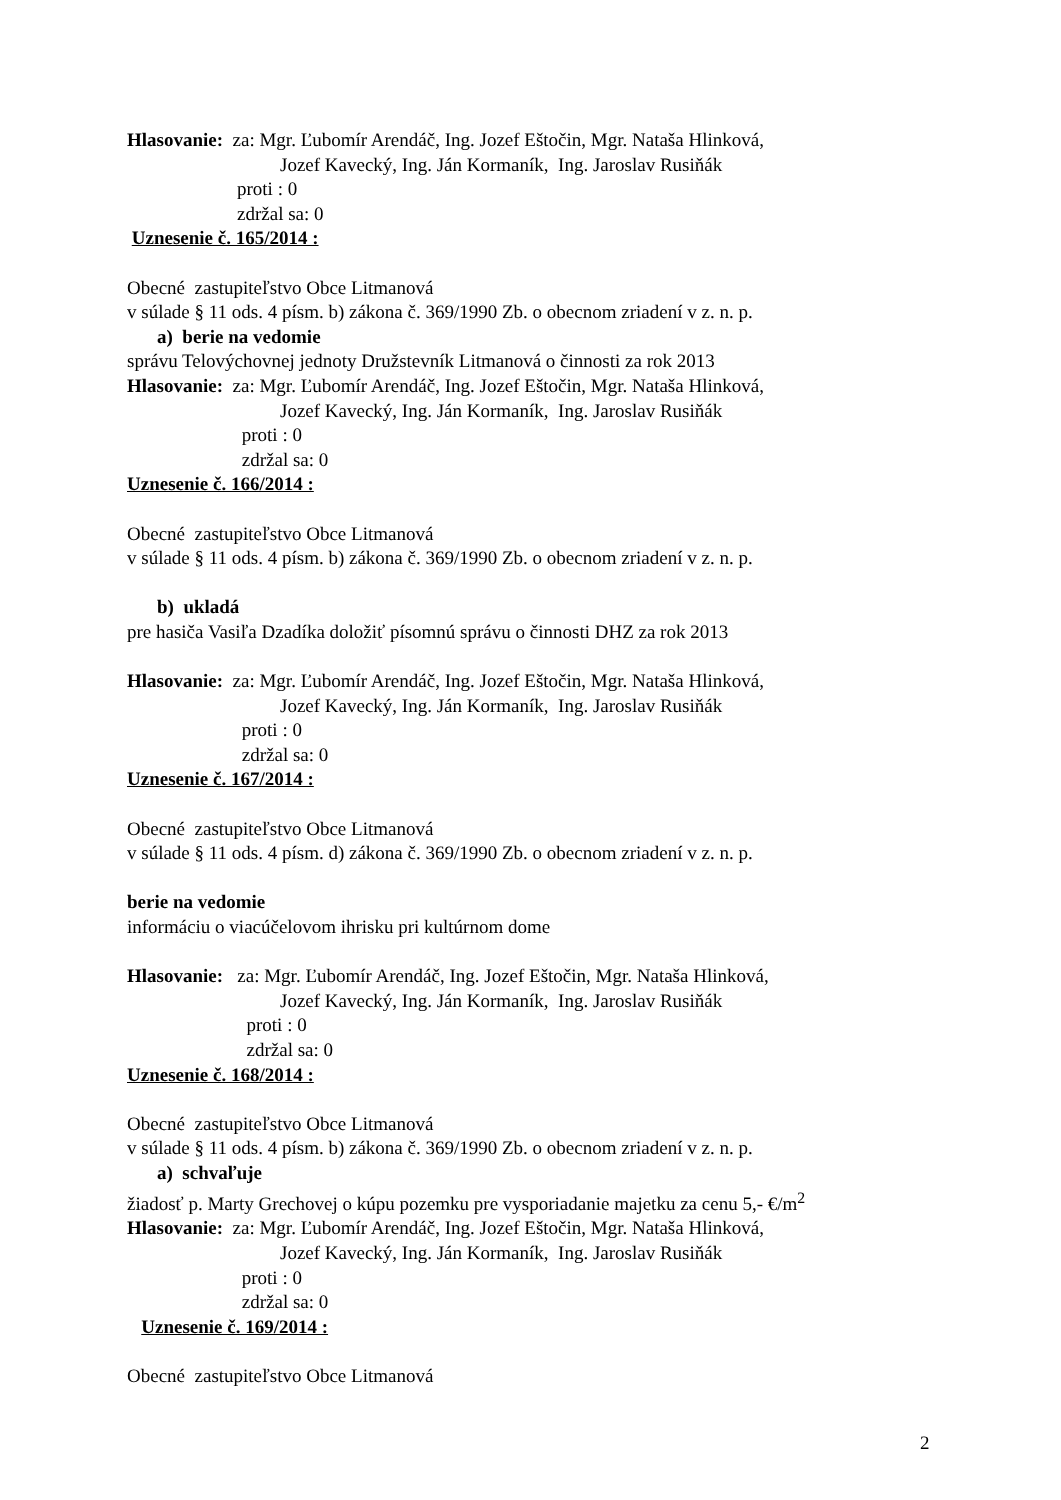Hlasovanie: za: Mgr. Ľubomír Arendáč, Ing. Jozef Eštočin, Mgr. Nataša Hlinková,
Jozef Kavecký, Ing. Ján Kormaník, Ing. Jaroslav Rusiňák
proti : 0
zdržal sa: 0
Uznesenie č. 165/2014 :
Obecné zastupiteľstvo Obce Litmanová
v súlade § 11 ods. 4 písm. b) zákona č. 369/1990 Zb. o obecnom zriadení v z. n. p.
a) berie na vedomie
správu Telovýchovnej jednoty Družstevník Litmanová o činnosti za rok 2013
Hlasovanie: za: Mgr. Ľubomír Arendáč, Ing. Jozef Eštočin, Mgr. Nataša Hlinková,
Jozef Kavecký, Ing. Ján Kormaník, Ing. Jaroslav Rusiňák
proti : 0
zdržal sa: 0
Uznesenie č. 166/2014 :
Obecné zastupiteľstvo Obce Litmanová
v súlade § 11 ods. 4 písm. b) zákona č. 369/1990 Zb. o obecnom zriadení v z. n. p.
b) ukladá
pre hasiča Vasiľa Dzadíka doložiť písomnú správu o činnosti DHZ za rok 2013
Hlasovanie: za: Mgr. Ľubomír Arendáč, Ing. Jozef Eštočin, Mgr. Nataša Hlinková,
Jozef Kavecký, Ing. Ján Kormaník, Ing. Jaroslav Rusiňák
proti : 0
zdržal sa: 0
Uznesenie č. 167/2014 :
Obecné zastupiteľstvo Obce Litmanová
v súlade § 11 ods. 4 písm. d) zákona č. 369/1990 Zb. o obecnom zriadení v z. n. p.
berie na vedomie
informáciu o viacúčelovom ihrisku pri kultúrnom dome
Hlasovanie: za: Mgr. Ľubomír Arendáč, Ing. Jozef Eštočin, Mgr. Nataša Hlinková,
Jozef Kavecký, Ing. Ján Kormaník, Ing. Jaroslav Rusiňák
proti : 0
zdržal sa: 0
Uznesenie č. 168/2014 :
Obecné zastupiteľstvo Obce Litmanová
v súlade § 11 ods. 4 písm. b) zákona č. 369/1990 Zb. o obecnom zriadení v z. n. p.
a) schvaľuje
žiadosť p. Marty Grechovej o kúpu pozemku pre vysporiadanie majetku za cenu 5,- €/m<sup>2</sup>
Hlasovanie: za: Mgr. Ľubomír Arendáč, Ing. Jozef Eštočin, Mgr. Nataša Hlinková,
Jozef Kavecký, Ing. Ján Kormaník, Ing. Jaroslav Rusiňák
proti : 0
zdržal sa: 0
Uznesenie č. 169/2014 :
Obecné zastupiteľstvo Obce Litmanová
2